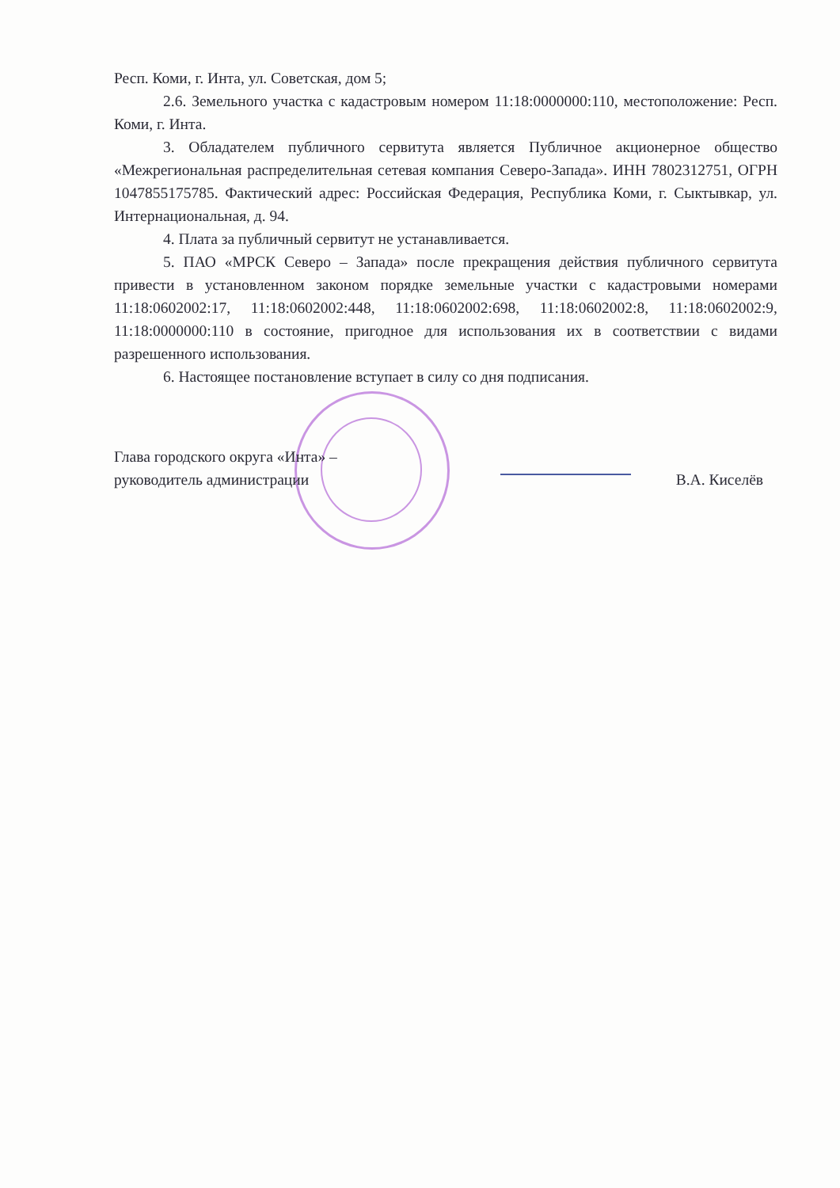Респ. Коми, г. Инта, ул. Советская, дом 5;
2.6. Земельного участка с кадастровым номером 11:18:0000000:110, местоположение: Респ. Коми, г. Инта.
3. Обладателем публичного сервитута является Публичное акционерное общество «Межрегиональная распределительная сетевая компания Северо-Запада». ИНН 7802312751, ОГРН 1047855175785. Фактический адрес: Российская Федерация, Республика Коми, г. Сыктывкар, ул. Интернациональная, д. 94.
4. Плата за публичный сервитут не устанавливается.
5. ПАО «МРСК Северо – Запада» после прекращения действия публичного сервитута привести в установленном законом порядке земельные участки с кадастровыми номерами 11:18:0602002:17, 11:18:0602002:448, 11:18:0602002:698, 11:18:0602002:8, 11:18:0602002:9, 11:18:0000000:110 в состояние, пригодное для использования их в соответствии с видами разрешенного использования.
6. Настоящее постановление вступает в силу со дня подписания.
Глава городского округа «Инта» –
руководитель администрации
В.А. Киселёв